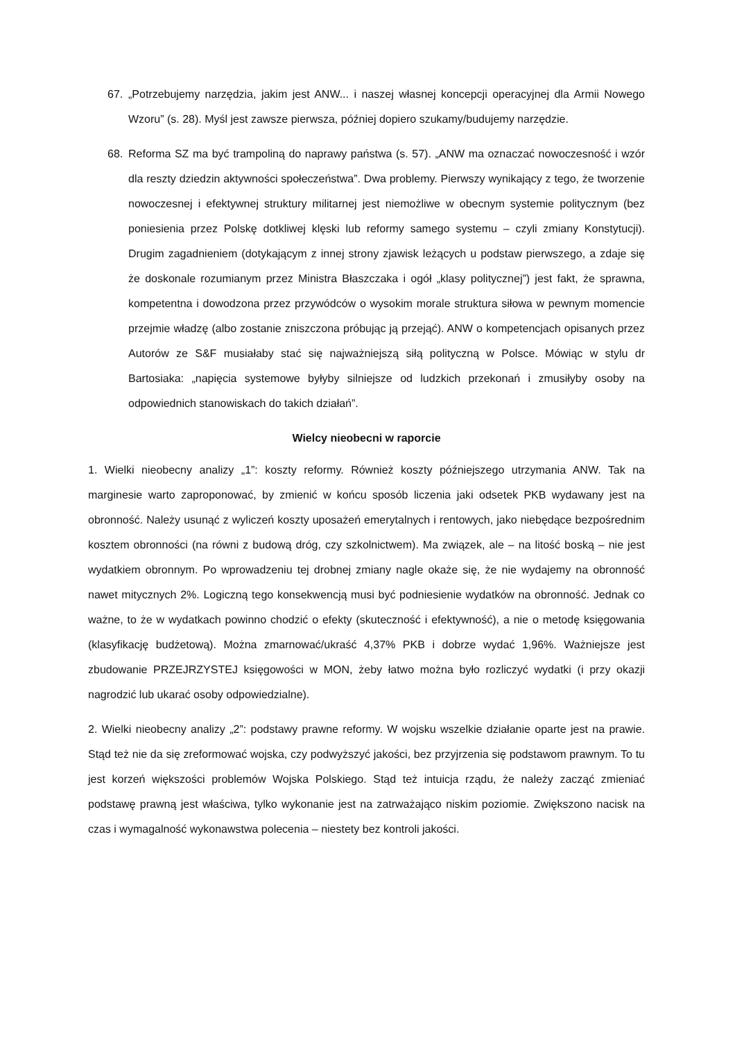67. „Potrzebujemy narzędzia, jakim jest ANW... i naszej własnej koncepcji operacyjnej dla Armii Nowego Wzoru” (s. 28). Myśl jest zawsze pierwsza, później dopiero szukamy/budujemy narzędzie.
68. Reforma SZ ma być trampoliną do naprawy państwa (s. 57). „ANW ma oznaczać nowoczesność i wzór dla reszty dziedzin aktywności społeczeństwa”. Dwa problemy. Pierwszy wynikający z tego, że tworzenie nowoczesnej i efektywnej struktury militarnej jest niemożliwe w obecnym systemie politycznym (bez poniesienia przez Polskę dotkliwej klęski lub reformy samego systemu – czyli zmiany Konstytucji). Drugim zagadnieniem (dotykającym z innej strony zjawisk leżących u podstaw pierwszego, a zdaje się że doskonale rozumianym przez Ministra Błaszczaka i ogół „klasy politycznej”) jest fakt, że sprawna, kompetentna i dowodzona przez przywódców o wysokim morale struktura siłowa w pewnym momencie przejmie władzę (albo zostanie zniszczona próbując ją przejąć). ANW o kompetencjach opisanych przez Autorów ze S&F musiałaby stać się najważniejszą siłą polityczną w Polsce. Mówiąc w stylu dr Bartosiaka: „napięcia systemowe byłyby silniejsze od ludzkich przekonań i zmusiłyby osoby na odpowiednich stanowiskach do takich działań”.
Wielcy nieobecni w raporcie
1. Wielki nieobecny analizy „1”: koszty reformy. Również koszty późniejszego utrzymania ANW. Tak na marginesie warto zaproponować, by zmienić w końcu sposób liczenia jaki odsetek PKB wydawany jest na obronność. Należy usunąć z wyliczeń koszty uposażeń emerytalnych i rentowych, jako niebędące bezpośrednim kosztem obronności (na równi z budową dróg, czy szkolnictwem). Ma związek, ale – na litość boską – nie jest wydatkiem obronnym. Po wprowadzeniu tej drobnej zmiany nagle okaże się, że nie wydajemy na obronność nawet mitycznych 2%. Logiczną tego konsekwencją musi być podniesienie wydatków na obronność. Jednak co ważne, to że w wydatkach powinno chodzić o efekty (skuteczność i efektywność), a nie o metodę księgowania (klasyfikację budżetową). Można zmarnować/ukraść 4,37% PKB i dobrze wydać 1,96%. Ważniejsze jest zbudowanie PRZEJRZYSTEJ księgowości w MON, żeby łatwo można było rozliczyć wydatki (i przy okazji nagrodzić lub ukarać osoby odpowiedzialne).
2. Wielki nieobecny analizy „2”: podstawy prawne reformy. W wojsku wszelkie działanie oparte jest na prawie. Stąd też nie da się zreformować wojska, czy podwyższyć jakości, bez przyjrzenia się podstawom prawnym. To tu jest korzeń większości problemów Wojska Polskiego. Stąd też intuicja rządu, że należy zacząć zmieniać podstawę prawną jest właściwa, tylko wykonanie jest na zatrważająco niskim poziomie. Zwiększono nacisk na czas i wymagalność wykonawstwa polecenia – niestety bez kontroli jakości.